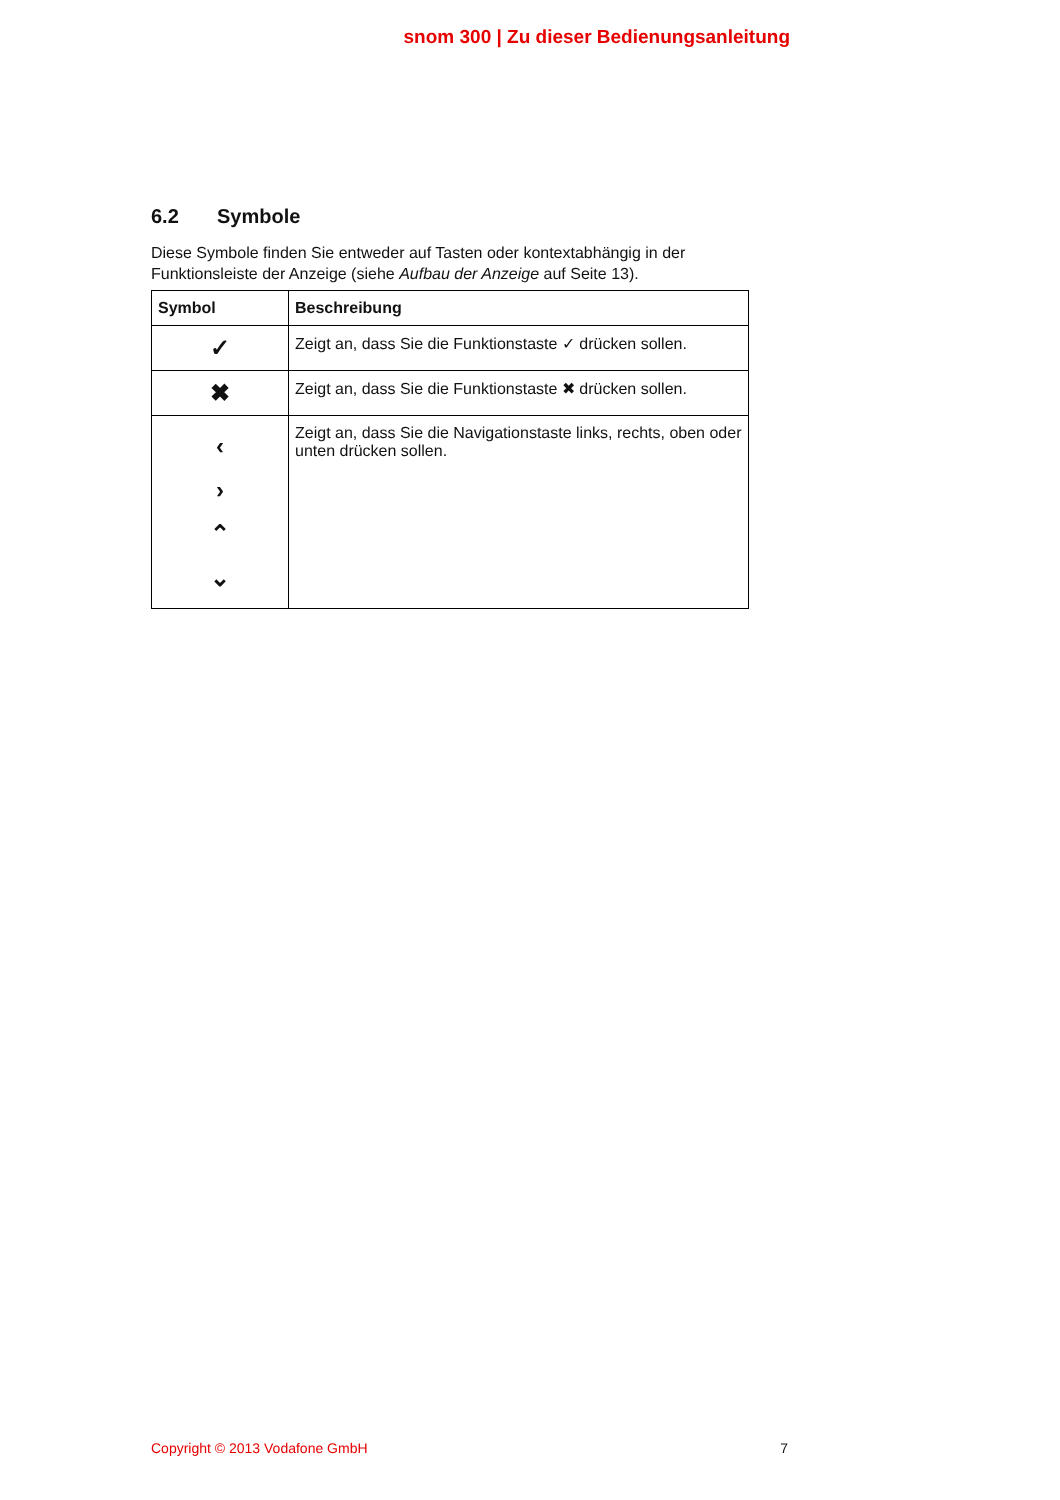snom 300 | Zu dieser Bedienungsanleitung
6.2 Symbole
Diese Symbole finden Sie entweder auf Tasten oder kontextabhängig in der Funktionsleiste der Anzeige (siehe Aufbau der Anzeige auf Seite 13).
| Symbol | Beschreibung |
| --- | --- |
| ✓ | Zeigt an, dass Sie die Funktionstaste ✓ drücken sollen. |
| ✖ | Zeigt an, dass Sie die Funktionstaste ✖ drücken sollen. |
| ‹ › ⌃ ⌄ | Zeigt an, dass Sie die Navigationstaste links, rechts, oben oder unten drücken sollen. |
Copyright © 2013 Vodafone GmbH 7